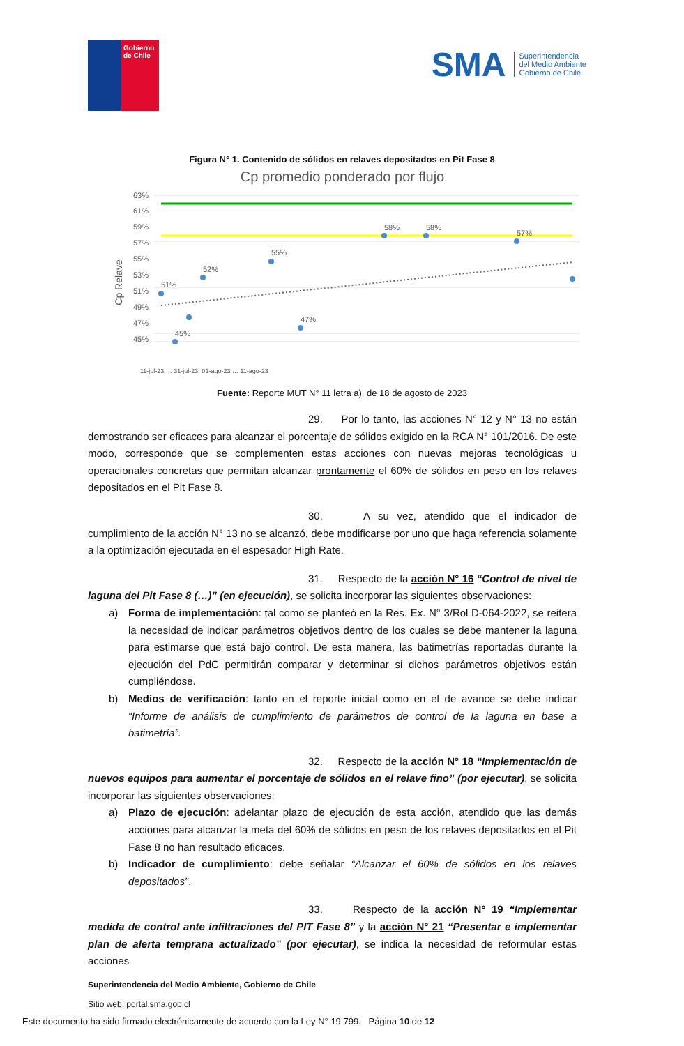Gobierno de Chile
SMA Superintendencia
del Medio Ambiente
Gobierno de Chile
Figura N° 1. Contenido de sólidos en relaves depositados en Pit Fase 8
Cp promedio ponderado por flujo
Cp Relave
63%
61%
59%
57%
55%
53%
51%
49%
47%
45%
51%
45%
52%
55%
47%
58%
58%
57%
11-jul-23 … 31-jul-23, 01-ago-23 … 11-ago-23
Fuente: Reporte MUT N° 11 letra a), de 18 de agosto de 2023
29. Por lo tanto, las acciones N° 12 y N° 13 no están demostrando ser eficaces para alcanzar el porcentaje de sólidos exigido en la RCA N° 101/2016. De este modo, corresponde que se complementen estas acciones con nuevas mejoras tecnológicas u operacionales concretas que permitan alcanzar prontamente el 60% de sólidos en peso en los relaves depositados en el Pit Fase 8.
30. A su vez, atendido que el indicador de cumplimiento de la acción N° 13 no se alcanzó, debe modificarse por uno que haga referencia solamente a la optimización ejecutada en el espesador High Rate.
31. Respecto de la acción N° 16 “Control de nivel de laguna del Pit Fase 8 (…)” (en ejecución), se solicita incorporar las siguientes observaciones:
a) Forma de implementación: tal como se planteó en la Res. Ex. N° 3/Rol D-064-2022, se reitera la necesidad de indicar parámetros objetivos dentro de los cuales se debe mantener la laguna para estimarse que está bajo control. De esta manera, las batimetrías reportadas durante la ejecución del PdC permitirán comparar y determinar si dichos parámetros objetivos están cumpliéndose.
b) Medios de verificación: tanto en el reporte inicial como en el de avance se debe indicar “Informe de análisis de cumplimiento de parámetros de control de la laguna en base a batimetría”.
32. Respecto de la acción N° 18 “Implementación de nuevos equipos para aumentar el porcentaje de sólidos en el relave fino” (por ejecutar), se solicita incorporar las siguientes observaciones:
a) Plazo de ejecución: adelantar plazo de ejecución de esta acción, atendido que las demás acciones para alcanzar la meta del 60% de sólidos en peso de los relaves depositados en el Pit Fase 8 no han resultado eficaces.
b) Indicador de cumplimiento: debe señalar “Alcanzar el 60% de sólidos en los relaves depositados”.
33. Respecto de la acción N° 19 “Implementar medida de control ante infiltraciones del PIT Fase 8” y la acción N° 21 “Presentar e implementar plan de alerta temprana actualizado” (por ejecutar), se indica la necesidad de reformular estas acciones
Superintendencia del Medio Ambiente, Gobierno de Chile
Sitio web: portal.sma.gob.cl
Este documento ha sido firmado electrónicamente de acuerdo con la Ley N° 19.799. Página 10 de 12